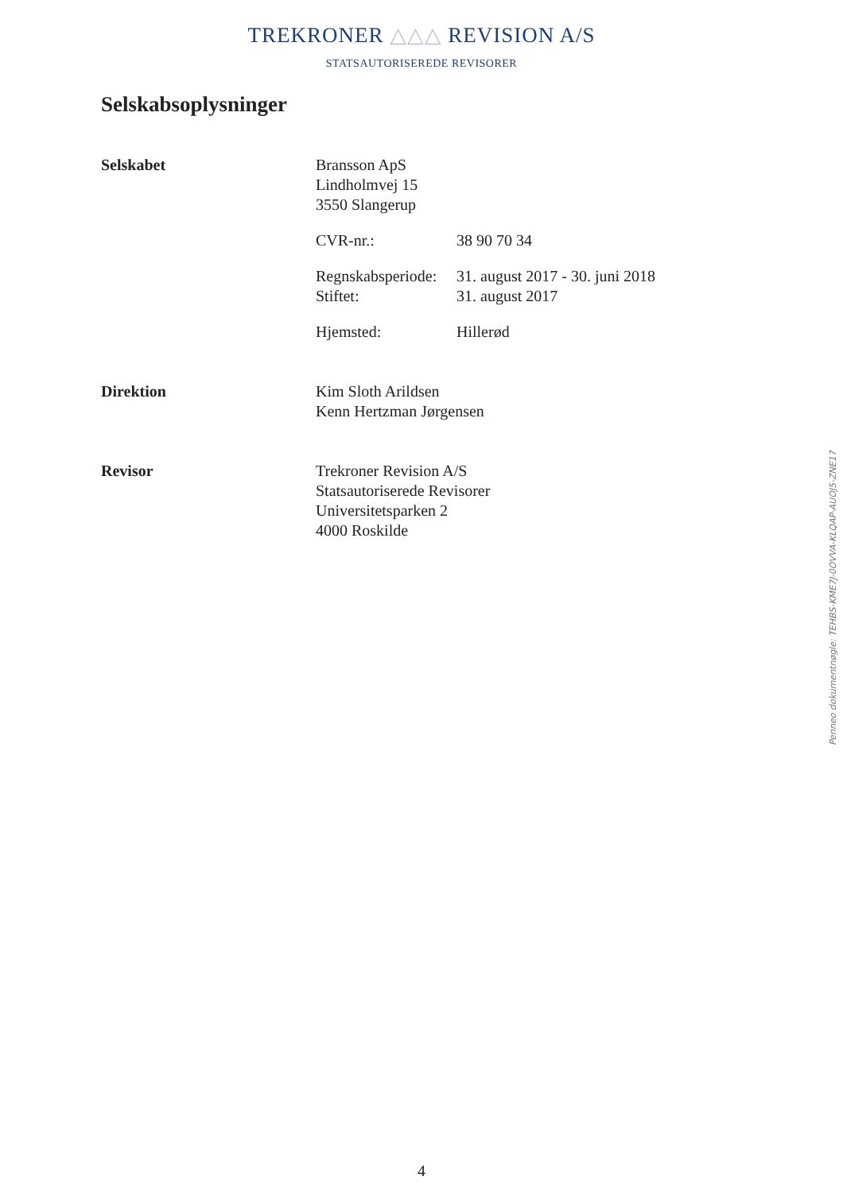TREKRONER △△△ REVISION A/S
STATSAUTORISEREDE REVISORER
Selskabsoplysninger
Selskabet Bransson ApS
Lindholmvej 15
3550 Slangerup
CVR-nr.: 38 90 70 34
Regnskabsperiode: 31. august 2017 - 30. juni 2018
Stiftet: 31. august 2017
Hjemsted: Hillerød
Direktion Kim Sloth Arildsen
Kenn Hertzman Jørgensen
Revisor Trekroner Revision A/S
Statsautoriserede Revisorer
Universitetsparken 2
4000 Roskilde
Penneo dokumentnøgle: TEHBS-KME7J-0OVVA-KLQAP-AUOJ5-ZNE17
4